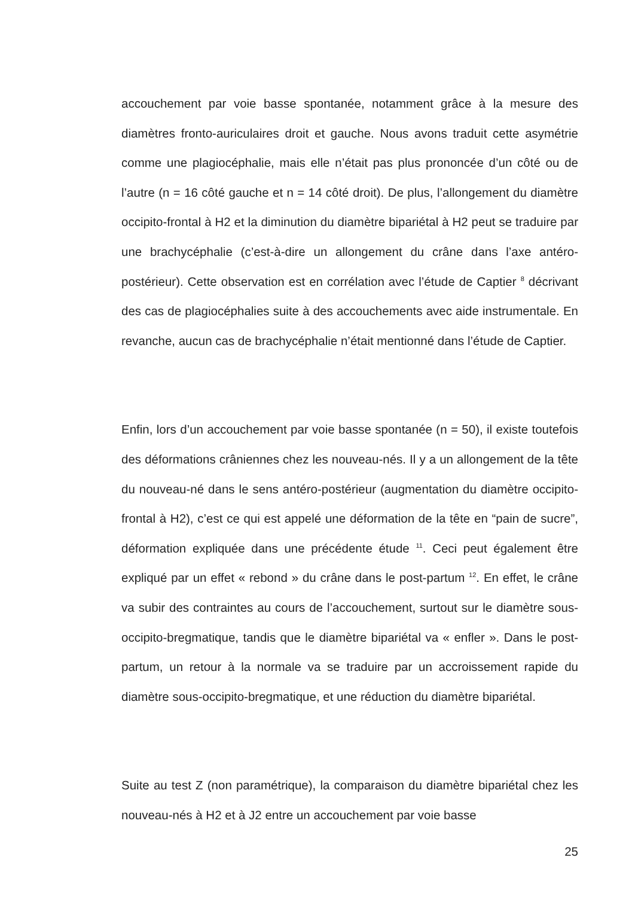accouchement par voie basse spontanée, notamment grâce à la mesure des diamètres fronto-auriculaires droit et gauche. Nous avons traduit cette asymétrie comme une plagiocéphalie, mais elle n’était pas plus prononcée d’un côté ou de l’autre (n = 16 côté gauche et n = 14 côté droit). De plus, l’allongement du diamètre occipito-frontal à H2 et la diminution du diamètre bipariétal à H2 peut se traduire par une brachycéphalie (c’est-à-dire un allongement du crâne dans l’axe antéro-postérieur). Cette observation est en corrélation avec l’étude de Captier <sup>8</sup> décrivant des cas de plagiocéphalies suite à des accouchements avec aide instrumentale. En revanche, aucun cas de brachycéphalie n’était mentionné dans l’étude de Captier.
Enfin, lors d’un accouchement par voie basse spontanée (n = 50), il existe toutefois des déformations crâniennes chez les nouveau-nés. Il y a un allongement de la tête du nouveau-né dans le sens antéro-postérieur (augmentation du diamètre occipito-frontal à H2), c’est ce qui est appelé une déformation de la tête en “pain de sucre”, déformation expliquée dans une précédente étude <sup>11</sup>. Ceci peut également être expliqué par un effet « rebond » du crâne dans le post-partum <sup>12</sup>. En effet, le crâne va subir des contraintes au cours de l’accouchement, surtout sur le diamètre sous-occipito-bregmatique, tandis que le diamètre bipariétal va « enfler ». Dans le post-partum, un retour à la normale va se traduire par un accroissement rapide du diamètre sous-occipito-bregmatique, et une réduction du diamètre bipariétal.
Suite au test Z (non paramétrique), la comparaison du diamètre bipariétal chez les nouveau-nés à H2 et à J2 entre un accouchement par voie basse
25